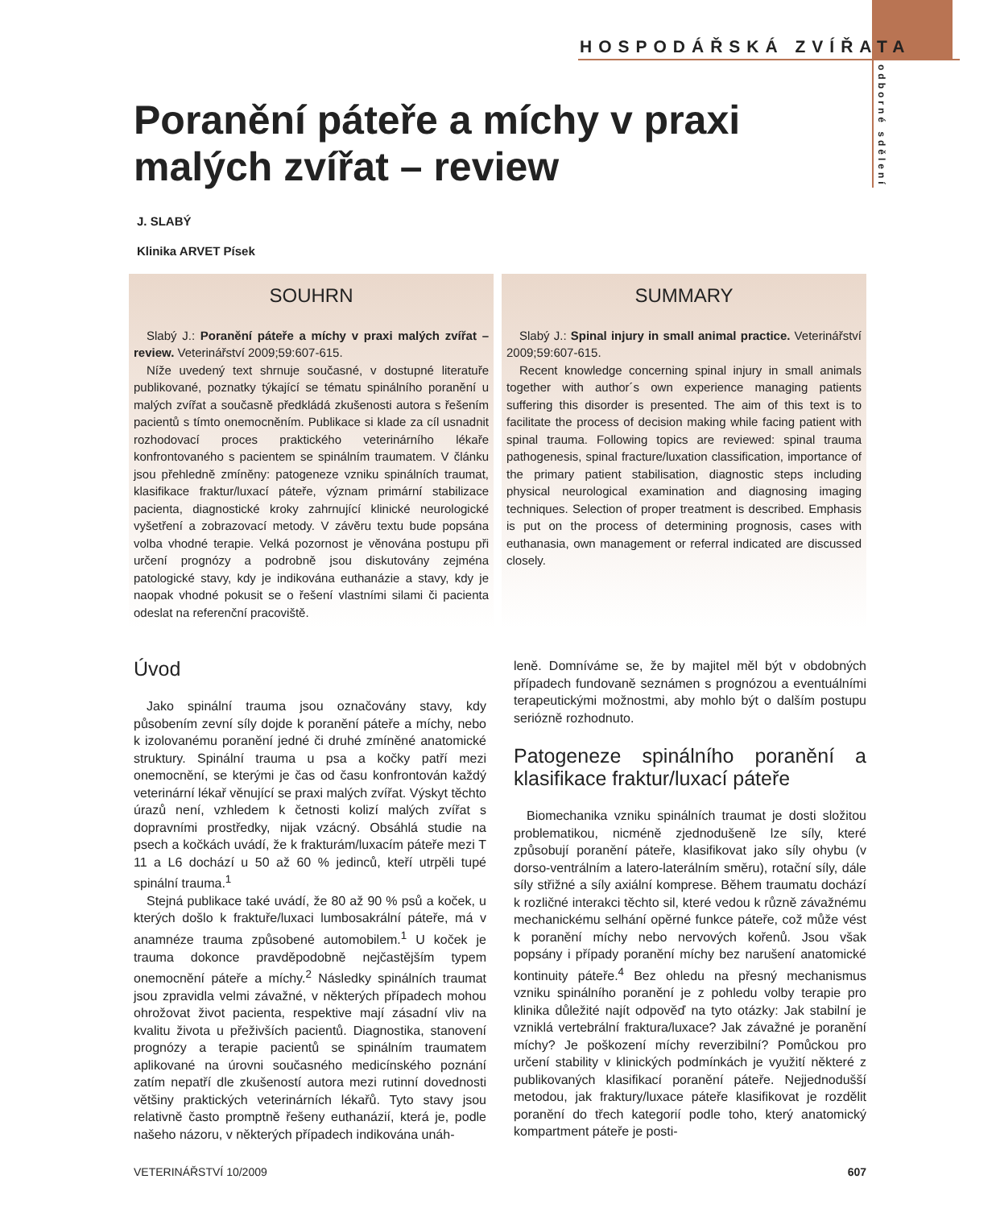HOSPODÁŘSKÁ ZVÍŘATA
odborné sdělení
Poranění páteře a míchy v praxi malých zvířat – review
J. SLABÝ
Klinika ARVET Písek
SOUHRN
Slabý J.: Poranění páteře a míchy v praxi malých zvířat – review. Veterinářství 2009;59:607-615.
Níže uvedený text shrnuje současné, v dostupné literatuře publikované, poznatky týkající se tématu spinálního poranění u malých zvířat a současně předkládá zkušenosti autora s řešením pacientů s tímto onemocněním. Publikace si klade za cíl usnadnit rozhodovací proces praktického veterinárního lékaře konfrontovaného s pacientem se spinálním traumatem. V článku jsou přehledně zmíněny: patogeneze vzniku spinálních traumat, klasifikace fraktur/luxací páteře, význam primární stabilizace pacienta, diagnostické kroky zahrnující klinické neurologické vyšetření a zobrazovací metody. V závěru textu bude popsána volba vhodné terapie. Velká pozornost je věnována postupu při určení prognózy a podrobně jsou diskutovány zejména patologické stavy, kdy je indikována euthanázie a stavy, kdy je naopak vhodné pokusit se o řešení vlastními silami či pacienta odeslat na referenční pracoviště.
SUMMARY
Slabý J.: Spinal injury in small animal practice. Veterinářství 2009;59:607-615.
Recent knowledge concerning spinal injury in small animals together with author´s own experience managing patients suffering this disorder is presented. The aim of this text is to facilitate the process of decision making while facing patient with spinal trauma. Following topics are reviewed: spinal trauma pathogenesis, spinal fracture/luxation classification, importance of the primary patient stabilisation, diagnostic steps including physical neurological examination and diagnosing imaging techniques. Selection of proper treatment is described. Emphasis is put on the process of determining prognosis, cases with euthanasia, own management or referral indicated are discussed closely.
Úvod
Jako spinální trauma jsou označovány stavy, kdy působením zevní síly dojde k poranění páteře a míchy, nebo k izolovanému poranění jedné či druhé zmíněné anatomické struktury. Spinální trauma u psa a kočky patří mezi onemocnění, se kterými je čas od času konfrontován každý veterinární lékař věnující se praxi malých zvířat. Výskyt těchto úrazů není, vzhledem k četnosti kolizí malých zvířat s dopravními prostředky, nijak vzácný. Obsáhlá studie na psech a kočkách uvádí, že k frakturám/luxacím páteře mezi T 11 a L6 dochází u 50 až 60 % jedinců, kteří utrpěli tupé spinální trauma.<sup>1</sup>
Stejná publikace také uvádí, že 80 až 90 % psů a koček, u kterých došlo k fraktuře/luxaci lumbosakrální páteře, má v anamnéze trauma způsobené automobilem.<sup>1</sup> U koček je trauma dokonce pravděpodobně nejčastějším typem onemocnění páteře a míchy.<sup>2</sup> Následky spinálních traumat jsou zpravidla velmi závažné, v některých případech mohou ohrožovat život pacienta, respektive mají zásadní vliv na kvalitu života u přeživších pacientů. Diagnostika, stanovení prognózy a terapie pacientů se spinálním traumatem aplikované na úrovni současného medicínského poznání zatím nepatří dle zkušeností autora mezi rutinní dovednosti většiny praktických veterinárních lékařů. Tyto stavy jsou relativně často promptně řešeny euthanázií, která je, podle našeho názoru, v některých případech indikována unáh-
leně. Domníváme se, že by majitel měl být v obdobných případech fundovaně seznámen s prognózou a eventuálními terapeutickými možnostmi, aby mohlo být o dalším postupu seriózně rozhodnuto.
Patogeneze spinálního poranění a klasifikace fraktur/luxací páteře
Biomechanika vzniku spinálních traumat je dosti složitou problematikou, nicméně zjednodušeně lze síly, které způsobují poranění páteře, klasifikovat jako síly ohybu (v dorso-ventrálním a latero-laterálním směru), rotační síly, dále síly střižné a síly axiální komprese. Během traumatu dochází k rozličné interakci těchto sil, které vedou k různě závažnému mechanickému selhání opěrné funkce páteře, což může vést k poranění míchy nebo nervových kořenů. Jsou však popsány i případy poranění míchy bez narušení anatomické kontinuity páteře.<sup>4</sup> Bez ohledu na přesný mechanismus vzniku spinálního poranění je z pohledu volby terapie pro klinika důležité najít odpověď na tyto otázky: Jak stabilní je vzniklá vertebrální fraktura/luxace? Jak závažné je poranění míchy? Je poškození míchy reverzibilní? Pomůckou pro určení stability v klinických podmínkách je využití některé z publikovaných klasifikací poranění páteře. Nejjednodušší metodou, jak fraktury/luxace páteře klasifikovat je rozdělit poranění do třech kategorií podle toho, který anatomický kompartment páteře je posti-
VETERINÁŘSTVÍ 10/2009 607